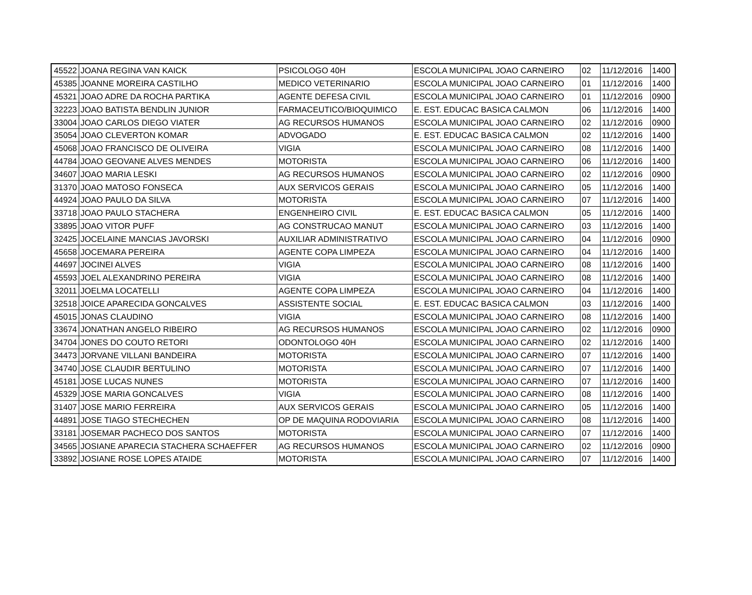| 45522 | JOANA REGINA VAN KAICK | PSICOLOGO 40H | ESCOLA MUNICIPAL JOAO CARNEIRO | 02 | 11/12/2016 | 1400 |
| 45385 | JOANNE MOREIRA CASTILHO | MEDICO VETERINARIO | ESCOLA MUNICIPAL JOAO CARNEIRO | 01 | 11/12/2016 | 1400 |
| 45321 | JOAO ADRE DA ROCHA PARTIKA | AGENTE DEFESA CIVIL | ESCOLA MUNICIPAL JOAO CARNEIRO | 01 | 11/12/2016 | 0900 |
| 32223 | JOAO BATISTA BENDLIN JUNIOR | FARMACEUTICO/BIOQUIMICO | E. EST. EDUCAC BASICA CALMON | 06 | 11/12/2016 | 1400 |
| 33004 | JOAO CARLOS DIEGO VIATER | AG RECURSOS HUMANOS | ESCOLA MUNICIPAL JOAO CARNEIRO | 02 | 11/12/2016 | 0900 |
| 35054 | JOAO CLEVERTON KOMAR | ADVOGADO | E. EST. EDUCAC BASICA CALMON | 02 | 11/12/2016 | 1400 |
| 45068 | JOAO FRANCISCO DE OLIVEIRA | VIGIA | ESCOLA MUNICIPAL JOAO CARNEIRO | 08 | 11/12/2016 | 1400 |
| 44784 | JOAO GEOVANE ALVES MENDES | MOTORISTA | ESCOLA MUNICIPAL JOAO CARNEIRO | 06 | 11/12/2016 | 1400 |
| 34607 | JOAO MARIA LESKI | AG RECURSOS HUMANOS | ESCOLA MUNICIPAL JOAO CARNEIRO | 02 | 11/12/2016 | 0900 |
| 31370 | JOAO MATOSO FONSECA | AUX SERVICOS GERAIS | ESCOLA MUNICIPAL JOAO CARNEIRO | 05 | 11/12/2016 | 1400 |
| 44924 | JOAO PAULO DA SILVA | MOTORISTA | ESCOLA MUNICIPAL JOAO CARNEIRO | 07 | 11/12/2016 | 1400 |
| 33718 | JOAO PAULO STACHERA | ENGENHEIRO CIVIL | E. EST. EDUCAC BASICA CALMON | 05 | 11/12/2016 | 1400 |
| 33895 | JOAO VITOR PUFF | AG CONSTRUCAO MANUT | ESCOLA MUNICIPAL JOAO CARNEIRO | 03 | 11/12/2016 | 1400 |
| 32425 | JOCELAINE MANCIAS JAVORSKI | AUXILIAR ADMINISTRATIVO | ESCOLA MUNICIPAL JOAO CARNEIRO | 04 | 11/12/2016 | 0900 |
| 45658 | JOCEMARA PEREIRA | AGENTE COPA LIMPEZA | ESCOLA MUNICIPAL JOAO CARNEIRO | 04 | 11/12/2016 | 1400 |
| 44697 | JOCINEI ALVES | VIGIA | ESCOLA MUNICIPAL JOAO CARNEIRO | 08 | 11/12/2016 | 1400 |
| 45593 | JOEL ALEXANDRINO PEREIRA | VIGIA | ESCOLA MUNICIPAL JOAO CARNEIRO | 08 | 11/12/2016 | 1400 |
| 32011 | JOELMA LOCATELLI | AGENTE COPA LIMPEZA | ESCOLA MUNICIPAL JOAO CARNEIRO | 04 | 11/12/2016 | 1400 |
| 32518 | JOICE APARECIDA GONCALVES | ASSISTENTE SOCIAL | E. EST. EDUCAC BASICA CALMON | 03 | 11/12/2016 | 1400 |
| 45015 | JONAS CLAUDINO | VIGIA | ESCOLA MUNICIPAL JOAO CARNEIRO | 08 | 11/12/2016 | 1400 |
| 33674 | JONATHAN ANGELO RIBEIRO | AG RECURSOS HUMANOS | ESCOLA MUNICIPAL JOAO CARNEIRO | 02 | 11/12/2016 | 0900 |
| 34704 | JONES DO COUTO RETORI | ODONTOLOGO 40H | ESCOLA MUNICIPAL JOAO CARNEIRO | 02 | 11/12/2016 | 1400 |
| 34473 | JORVANE VILLANI BANDEIRA | MOTORISTA | ESCOLA MUNICIPAL JOAO CARNEIRO | 07 | 11/12/2016 | 1400 |
| 34740 | JOSE CLAUDIR BERTULINO | MOTORISTA | ESCOLA MUNICIPAL JOAO CARNEIRO | 07 | 11/12/2016 | 1400 |
| 45181 | JOSE LUCAS NUNES | MOTORISTA | ESCOLA MUNICIPAL JOAO CARNEIRO | 07 | 11/12/2016 | 1400 |
| 45329 | JOSE MARIA GONCALVES | VIGIA | ESCOLA MUNICIPAL JOAO CARNEIRO | 08 | 11/12/2016 | 1400 |
| 31407 | JOSE MARIO FERREIRA | AUX SERVICOS GERAIS | ESCOLA MUNICIPAL JOAO CARNEIRO | 05 | 11/12/2016 | 1400 |
| 44891 | JOSE TIAGO STECHECHEN | OP DE MAQUINA RODOVIARIA | ESCOLA MUNICIPAL JOAO CARNEIRO | 08 | 11/12/2016 | 1400 |
| 33181 | JOSEMAR PACHECO DOS SANTOS | MOTORISTA | ESCOLA MUNICIPAL JOAO CARNEIRO | 07 | 11/12/2016 | 1400 |
| 34565 | JOSIANE APARECIA STACHERA SCHAEFFER | AG RECURSOS HUMANOS | ESCOLA MUNICIPAL JOAO CARNEIRO | 02 | 11/12/2016 | 0900 |
| 33892 | JOSIANE ROSE LOPES ATAIDE | MOTORISTA | ESCOLA MUNICIPAL JOAO CARNEIRO | 07 | 11/12/2016 | 1400 |